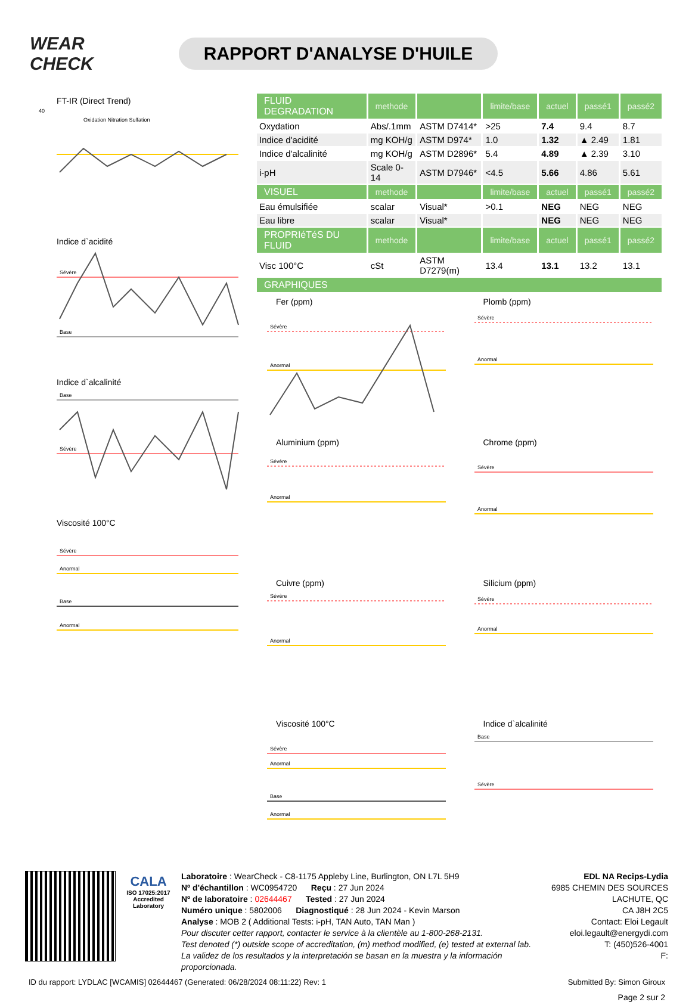WEAR CHECK
RAPPORT D'ANALYSE D'HUILE
FT-IR (Direct Trend)
40
Oxidation Nitration Sulfation
Indice d`acidité
Sévère
Base
Indice d`alcalinité
Base
Sévère
Viscosité 100°C
Sévère
Anormal
Base
Anormal
| FLUID DEGRADATION | methode | | limite/base | actuel | passé1 | passé2 |
| --- | --- | --- | --- | --- | --- | --- |
| Oxydation | Abs/.1mm | ASTM D7414* | >25 | 7.4 | 9.4 | 8.7 |
| Indice d'acidité | mg KOH/g | ASTM D974* | 1.0 | 1.32 | ▲ 2.49 | 1.81 |
| Indice d'alcalinité | mg KOH/g | ASTM D2896* | 5.4 | 4.89 | ▲ 2.39 | 3.10 |
| i-pH | Scale 0-14 | ASTM D7946* | <4.5 | 5.66 | 4.86 | 5.61 |
| VISUEL | methode | | limite/base | actuel | passé1 | passé2 |
| Eau émulsifiée | scalar | Visual* | >0.1 | NEG | NEG | NEG |
| Eau libre | scalar | Visual* | | NEG | NEG | NEG |
| PROPRIéTéS DU FLUID | methode | | limite/base | actuel | passé1 | passé2 |
| Visc 100°C | cSt | ASTM D7279(m) | 13.4 | 13.1 | 13.2 | 13.1 |
| GRAPHIQUES | | | | | | |
Fer (ppm)
Sévère
Anormal
Plomb (ppm)
Sévère
Anormal
Aluminium (ppm)
Sévère
Anormal
Chrome (ppm)
Sévère
Anormal
Cuivre (ppm)
Sévère
Anormal
Silicium (ppm)
Sévère
Anormal
Viscosité 100°C
Sévère
Anormal
Base
Anormal
Indice d`alcalinité
Base
Sévère
CALA
ISO 17025:2017
Accredited
Laboratory
Laboratoire : WearCheck - C8-1175 Appleby Line, Burlington, ON L7L 5H9
Nº d'échantillon : WC0954720 Reçu : 27 Jun 2024
Nº de laboratoire : 02644467 Tested : 27 Jun 2024
Numéro unique : 5802006 Diagnostiqué : 28 Jun 2024 - Kevin Marson
Analyse : MOB 2 ( Additional Tests: i-pH, TAN Auto, TAN Man )
Pour discuter cetter rapport, contacter le service à la clientèle au 1-800-268-2131.
Test denoted (*) outside scope of accreditation, (m) method modified, (e) tested at external lab.
La validez de los resultados y la interpretación se basan en la muestra y la información proporcionada.
EDL NA Recips-Lydia
6985 CHEMIN DES SOURCES
LACHUTE, QC
CA J8H 2C5
Contact: Eloi Legault
eloi.legault@energydi.com
T: (450)526-4001
F:
ID du rapport: LYDLAC [WCAMIS] 02644467 (Generated: 06/28/2024 08:11:22) Rev: 1 Submitted By: Simon Giroux
Page 2 sur 2